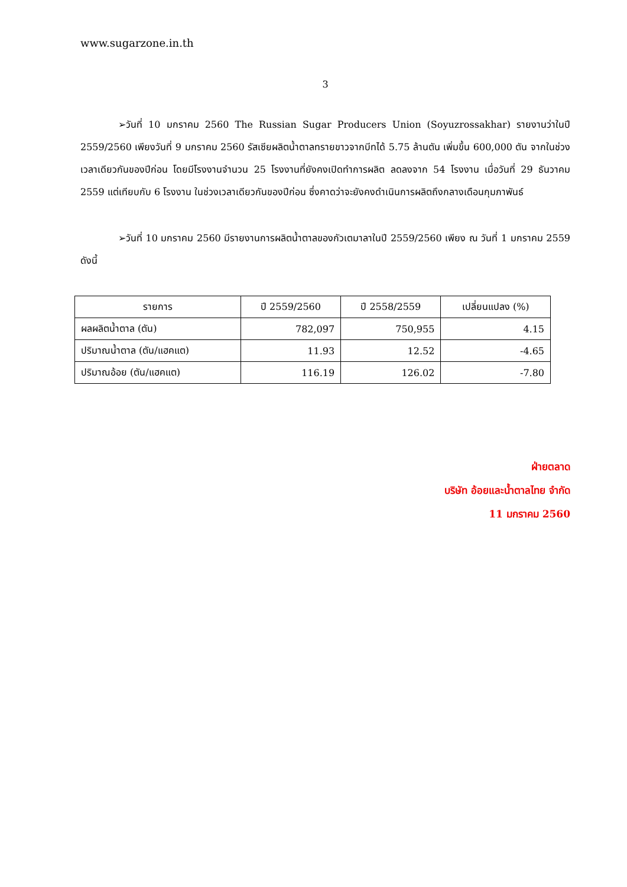www.sugarzone.in.th
3
➢วันที่ 10 มกราคม 2560 The Russian Sugar Producers Union (Soyuzrossakhar) รายงานว่าในปี 2559/2560 เพียงวันที่ 9 มกราคม 2560 รัสเซียผลิตน้ำตาลทรายขาวจากบีทได้ 5.75 ล้านตัน เพิ่มขึ้น 600,000 ตัน จากในช่วงเวลาเดียวกันของปีก่อน โดยมีโรงงานจำนวน 25 โรงงานที่ยังคงเปิดทำการผลิต ลดลงจาก 54 โรงงาน เมื่อวันที่ 29 ธันวาคม 2559 แต่เทียบกับ 6 โรงงาน ในช่วงเวลาเดียวกันของปีก่อน ซึ่งคาดว่าจะยังคงดำเนินการผลิตถึงกลางเดือนกุมภาพันธ์
➢วันที่ 10 มกราคม 2560 มีรายงานการผลิตน้ำตาลของกัวเตมาลาในปี 2559/2560 เพียง ณ วันที่ 1 มกราคม 2559 ดังนี้
| รายการ | ปี 2559/2560 | ปี 2558/2559 | เปลี่ยนแปลง (%) |
| --- | --- | --- | --- |
| ผลผลิตน้ำตาล (ตัน) | 782,097 | 750,955 | 4.15 |
| ปริมาณน้ำตาล (ตัน/แฮคแต) | 11.93 | 12.52 | -4.65 |
| ปริมาณอ้อย (ตัน/แฮคแต) | 116.19 | 126.02 | -7.80 |
ฝ่ายตลาด
บริษัท อ้อยและน้ำตาลไทย จำกัด
11 มกราคม 2560